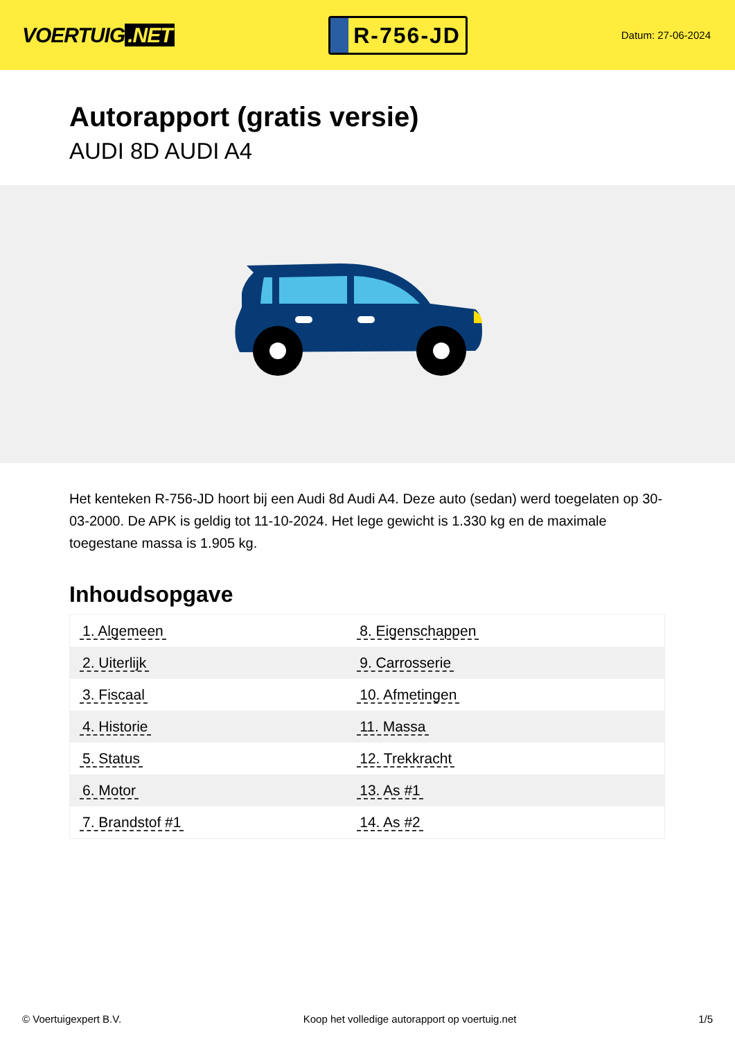VOERTUIG.NET
R-756-JD
Datum: 27-06-2024
Autorapport (gratis versie)
AUDI 8D AUDI A4
Het kenteken R-756-JD hoort bij een Audi 8d Audi A4. Deze auto (sedan) werd toegelaten op 30-03-2000. De APK is geldig tot 11-10-2024. Het lege gewicht is 1.330 kg en de maximale toegestane massa is 1.905 kg.
Inhoudsopgave
| 1. Algemeen | 8. Eigenschappen |
| 2. Uiterlijk | 9. Carrosserie |
| 3. Fiscaal | 10. Afmetingen |
| 4. Historie | 11. Massa |
| 5. Status | 12. Trekkracht |
| 6. Motor | 13. As #1 |
| 7. Brandstof #1 | 14. As #2 |
© Voertuigexpert B.V. Koop het volledige autorapport op voertuig.net
1/5